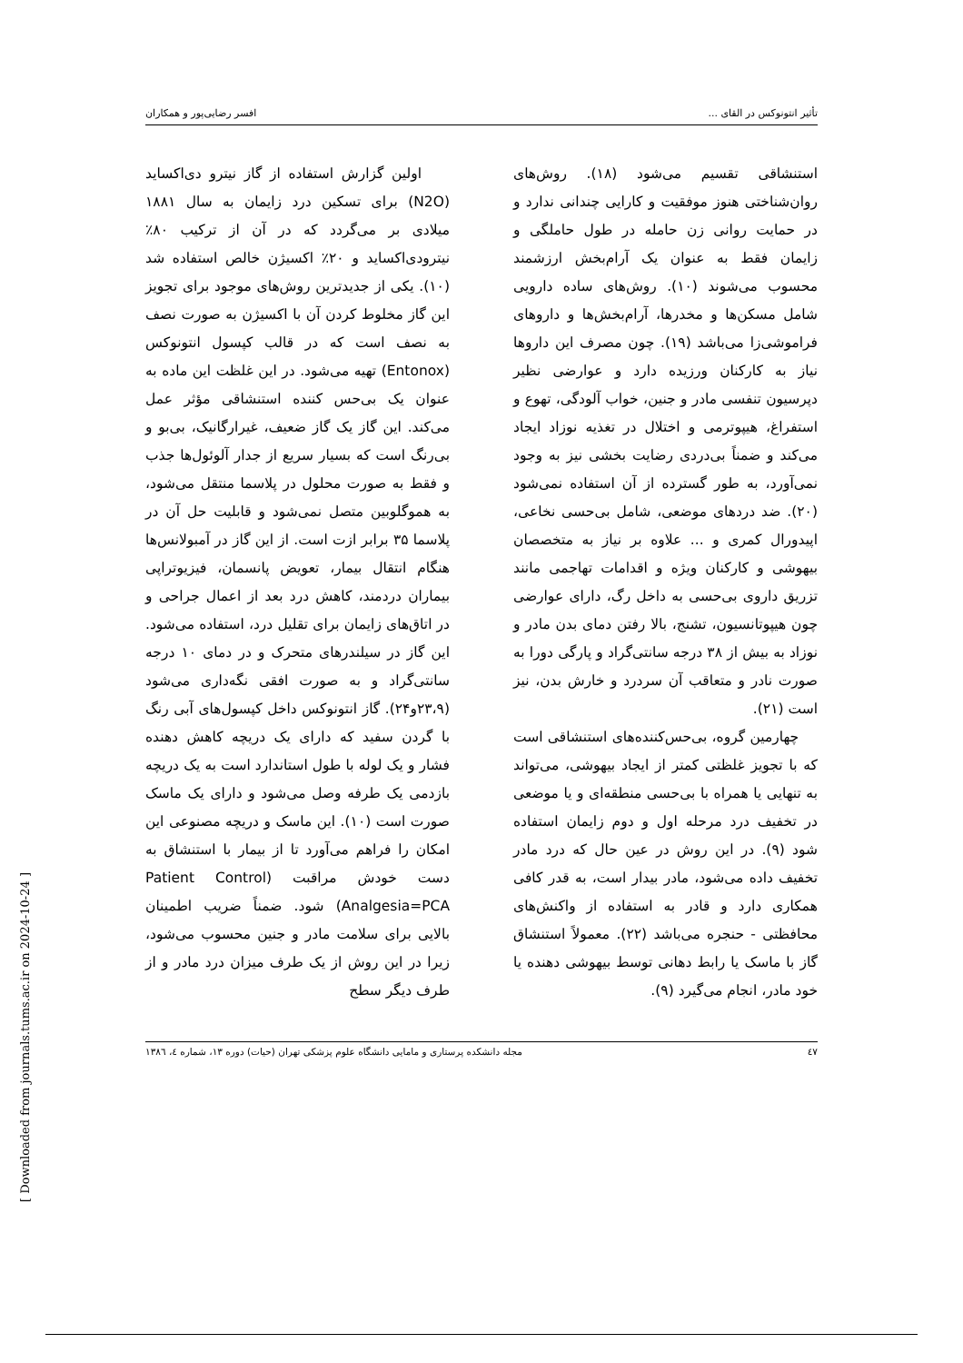[ Downloaded from journals.tums.ac.ir on 2024-10-24 ]
تأثیر انتونوکس در القای ... افسر رضایی‌پور و همکاران
استنشاقی تقسیم می‌شود (۱۸). روش‌های روان‌شناختی هنوز موفقیت و کارایی چندانی ندارد و در حمایت روانی زن حامله در طول حاملگی و زایمان فقط به عنوان یک آرام‌بخش ارزشمند محسوب می‌شوند (۱۰). روش‌های ساده دارویی شامل مسکن‌ها و مخدرها، آرام‌بخش‌ها و داروهای فراموشی‌زا می‌باشد (۱۹). چون مصرف این داروها نیاز به کارکنان ورزیده دارد و عوارضی نظیر دپرسیون تنفسی مادر و جنین، خواب آلودگی، تهوع و استفراغ، هیپوترمی و اختلال در تغذیه نوزاد ایجاد می‌کند و ضمناً بی‌دردی رضایت بخشی نیز به وجود نمی‌آورد، به طور گسترده از آن استفاده نمی‌شود (۲۰). ضد دردهای موضعی، شامل بی‌حسی نخاعی، اپیدورال کمری و ... علاوه بر نیاز به متخصصان بیهوشی و کارکنان ویژه و اقدامات تهاجمی مانند تزریق داروی بی‌حسی به داخل رگ، دارای عوارضی چون هیپوتانسیون، تشنج، بالا رفتن دمای بدن مادر و نوزاد به بیش از ۳۸ درجه سانتی‌گراد و پارگی دورا به صورت نادر و متعاقب آن سردرد و خارش بدن، نیز است (۲۱).
چهارمین گروه، بی‌حس‌کننده‌های استنشاقی است که با تجویز غلظتی کمتر از ایجاد بیهوشی، می‌تواند به تنهایی یا همراه با بی‌حسی منطقه‌ای و یا موضعی در تخفیف درد مرحله اول و دوم زایمان استفاده شود (۹). در این روش در عین حال که درد مادر تخفیف داده می‌شود، مادر بیدار است، به قدر کافی همکاری دارد و قادر به استفاده از واکنش‌های محافظتی - حنجره می‌باشد (۲۲). معمولاً استنشاق گاز با ماسک یا رابط دهانی توسط بیهوشی دهنده یا خود مادر، انجام می‌گیرد (۹).
اولین گزارش استفاده از گاز نیترو دی‌اکساید (N2O) برای تسکین درد زایمان به سال ۱۸۸۱ میلادی بر می‌گردد که در آن از ترکیب ۸۰٪ نیترودی‌اکساید و ۲۰٪ اکسیژن خالص استفاده شد (۱۰). یکی از جدیدترین روش‌های موجود برای تجویز این گاز مخلوط کردن آن با اکسیژن به صورت نصف به نصف است که در قالب کپسول انتونوکس (Entonox) تهیه می‌شود. در این غلظت این ماده به عنوان یک بی‌حس کننده استنشاقی مؤثر عمل می‌کند. این گاز یک گاز ضعیف، غیرارگانیک، بی‌بو و بی‌رنگ است که بسیار سریع از جدار آلوئول‌ها جذب و فقط به صورت محلول در پلاسما منتقل می‌شود، به هموگلوبین متصل نمی‌شود و قابلیت حل آن در پلاسما ۳۵ برابر ازت است. از این گاز در آمبولانس‌ها هنگام انتقال بیمار، تعویض پانسمان، فیزیوتراپی بیماران دردمند، کاهش درد بعد از اعمال جراحی و در اتاق‌های زایمان برای تقلیل درد، استفاده می‌شود. این گاز در سیلندرهای متحرک و در دمای ۱۰ درجه سانتی‌گراد و به صورت افقی نگه‌داری می‌شود (۲۳،۹و۲۴). گاز انتونوکس داخل کپسول‌های آبی رنگ با گردن سفید که دارای یک دریچه کاهش دهنده فشار و یک لوله با طول استاندارد است به یک دریچه بازدمی یک طرفه وصل می‌شود و دارای یک ماسک صورت است (۱۰). این ماسک و دریچه مصنوعی این امکان را فراهم می‌آورد تا از بیمار با استنشاق به دست خودش مراقبت (Patient Control Analgesia=PCA) شود. ضمناً ضریب اطمینان بالایی برای سلامت مادر و جنین محسوب می‌شود، زیرا در این روش از یک طرف میزان درد مادر و از طرف دیگر سطح
٤٧ مجله دانشکده پرستاری و مامایی دانشگاه علوم پزشکی تهران (حیات) دوره ۱۳، شماره ٤، ۱۳۸٦